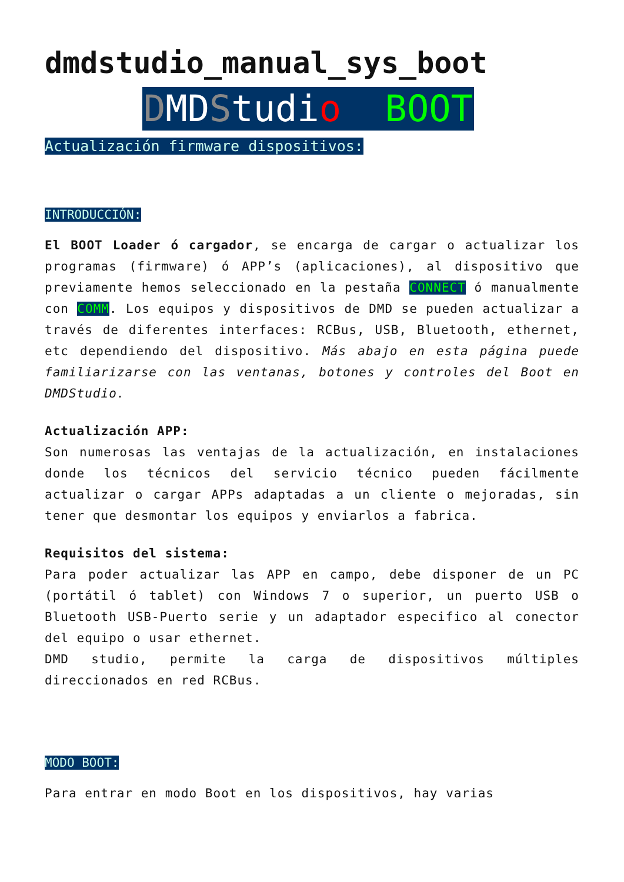dmdstudio_manual_sys_boot
DMDStudio BOOT
Actualización firmware dispositivos:
INTRODUCCIÓN:
El BOOT Loader ó cargador, se encarga de cargar o actualizar los programas (firmware) ó APP’s (aplicaciones), al dispositivo que previamente hemos seleccionado en la pestaña CONNECT ó manualmente con COMM. Los equipos y dispositivos de DMD se pueden actualizar a través de diferentes interfaces: RCBus, USB, Bluetooth, ethernet, etc dependiendo del dispositivo. Más abajo en esta página puede familiarizarse con las ventanas, botones y controles del Boot en DMDStudio.
Actualización APP:
Son numerosas las ventajas de la actualización, en instalaciones donde los técnicos del servicio técnico pueden fácilmente actualizar o cargar APPs adaptadas a un cliente o mejoradas, sin tener que desmontar los equipos y enviarlos a fabrica.
Requisitos del sistema:
Para poder actualizar las APP en campo, debe disponer de un PC (portátil ó tablet) con Windows 7 o superior, un puerto USB o Bluetooth USB-Puerto serie y un adaptador especifico al conector del equipo o usar ethernet.
DMD studio, permite la carga de dispositivos múltiples direccionados en red RCBus.
MODO BOOT:
Para entrar en modo Boot en los dispositivos, hay varias